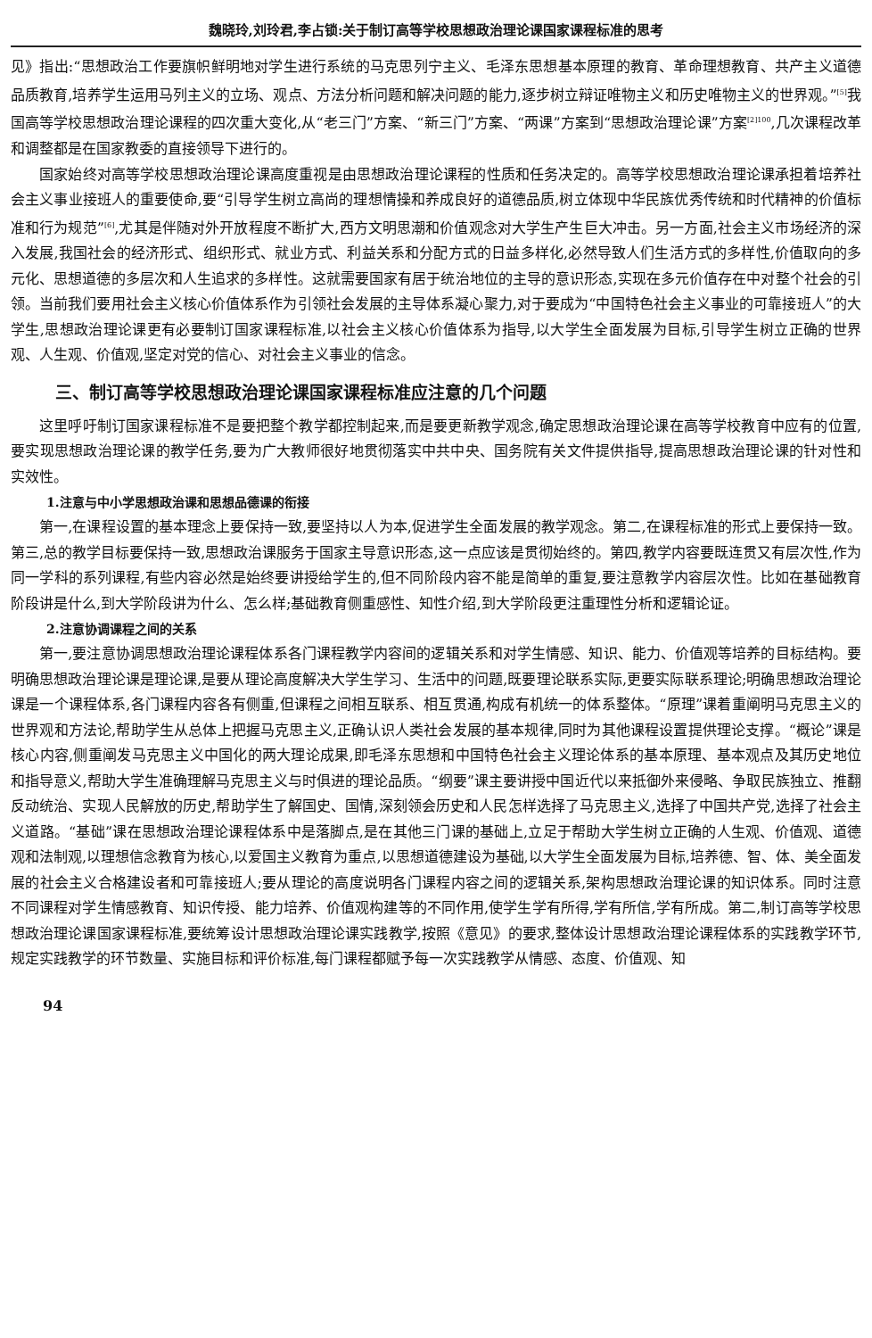魏晓玲,刘玲君,李占锁:关于制订高等学校思想政治理论课国家课程标准的思考
见》指出:“思想政治工作要旗帜鲜明地对学生进行系统的马克思列宁主义、毛泽东思想基本原理的教育、革命理想教育、共产主义道德品质教育,培养学生运用马列主义的立场、观点、方法分析问题和解决问题的能力,逐步树立辩证唯物主义和历史唯物主义的世界观。”<sup>[5]</sup>我国高等学校思想政治理论课程的四次重大变化,从“老三门”方案、“新三门”方案、“两课”方案到“思想政治理论课”方案<sup>[2]100</sup>,几次课程改革和调整都是在国家教委的直接领导下进行的。
国家始终对高等学校思想政治理论课高度重视是由思想政治理论课程的性质和任务决定的。高等学校思想政治理论课承担着培养社会主义事业接班人的重要使命,要“引导学生树立高尚的理想情操和养成良好的道德品质,树立体现中华民族优秀传统和时代精神的价值标准和行为规范”<sup>[6]</sup>,尤其是伴随对外开放程度不断扩大,西方文明思潮和价值观念对大学生产生巨大冲击。另一方面,社会主义市场经济的深入发展,我国社会的经济形式、组织形式、就业方式、利益关系和分配方式的日益多样化,必然导致人们生活方式的多样性,价值取向的多元化、思想道德的多层次和人生追求的多样性。这就需要国家有居于统治地位的主导的意识形态,实现在多元价值存在中对整个社会的引领。当前我们要用社会主义核心价值体系作为引领社会发展的主导体系凝心聚力,对于要成为“中国特色社会主义事业的可靠接班人”的大学生,思想政治理论课更有必要制订国家课程标准,以社会主义核心价值体系为指导,以大学生全面发展为目标,引导学生树立正确的世界观、人生观、价值观,坚定对党的信心、对社会主义事业的信念。
三、制订高等学校思想政治理论课国家课程标准应注意的几个问题
这里呼吁制订国家课程标准不是要把整个教学都控制起来,而是要更新教学观念,确定思想政治理论课在高等学校教育中应有的位置,要实现思想政治理论课的教学任务,要为广大教师很好地贯彻落实中共中央、国务院有关文件提供指导,提高思想政治理论课的针对性和实效性。
1.注意与中小学思想政治课和思想品德课的衔接
第一,在课程设置的基本理念上要保持一致,要坚持以人为本,促进学生全面发展的教学观念。第二,在课程标准的形式上要保持一致。第三,总的教学目标要保持一致,思想政治课服务于国家主导意识形态,这一点应该是贯彻始终的。第四,教学内容要既连贯又有层次性,作为同一学科的系列课程,有些内容必然是始终要讲授给学生的,但不同阶段内容不能是简单的重复,要注意教学内容层次性。比如在基础教育阶段讲是什么,到大学阶段讲为什么、怎么样;基础教育侧重感性、知性介绍,到大学阶段更注重理性分析和逻辑论证。
2.注意协调课程之间的关系
第一,要注意协调思想政治理论课程体系各门课程教学内容间的逻辑关系和对学生情感、知识、能力、价值观等培养的目标结构。要明确思想政治理论课是理论课,是要从理论高度解决大学生学习、生活中的问题,既要理论联系实际,更要实际联系理论;明确思想政治理论课是一个课程体系,各门课程内容各有侧重,但课程之间相互联系、相互贯通,构成有机统一的体系整体。“原理”课着重阐明马克思主义的世界观和方法论,帮助学生从总体上把握马克思主义,正确认识人类社会发展的基本规律,同时为其他课程设置提供理论支撑。“概论”课是核心内容,侧重阐发马克思主义中国化的两大理论成果,即毛泽东思想和中国特色社会主义理论体系的基本原理、基本观点及其历史地位和指导意义,帮助大学生准确理解马克思主义与时俱进的理论品质。“纲要”课主要讲授中国近代以来抵御外来侵略、争取民族独立、推翻反动统治、实现人民解放的历史,帮助学生了解国史、国情,深刻领会历史和人民怎样选择了马克思主义,选择了中国共产党,选择了社会主义道路。“基础”课在思想政治理论课程体系中是落脚点,是在其他三门课的基础上,立足于帮助大学生树立正确的人生观、价值观、道德观和法制观,以理想信念教育为核心,以爱国主义教育为重点,以思想道德建设为基础,以大学生全面发展为目标,培养德、智、体、美全面发展的社会主义合格建设者和可靠接班人;要从理论的高度说明各门课程内容之间的逻辑关系,架构思想政治理论课的知识体系。同时注意不同课程对学生情感教育、知识传授、能力培养、价值观构建等的不同作用,使学生学有所得,学有所信,学有所成。第二,制订高等学校思想政治理论课国家课程标准,要统筹设计思想政治理论课实践教学,按照《意见》的要求,整体设计思想政治理论课程体系的实践教学环节,规定实践教学的环节数量、实施目标和评价标准,每门课程都赋予每一次实践教学从情感、态度、价值观、知
94